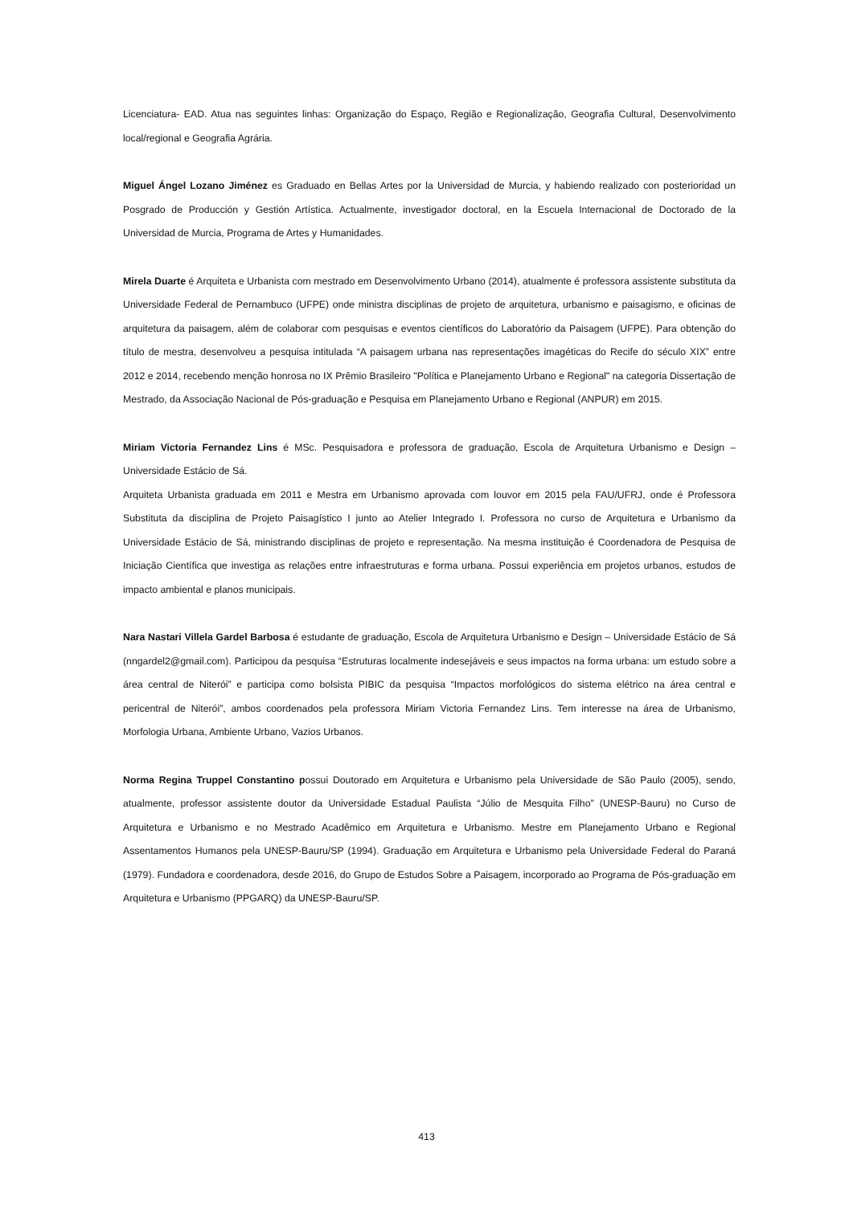Licenciatura- EAD. Atua nas seguintes linhas: Organização do Espaço, Região e Regionalização, Geografia Cultural, Desenvolvimento local/regional e Geografia Agrária.
Miguel Ángel Lozano Jiménez es Graduado en Bellas Artes por la Universidad de Murcia, y habiendo realizado con posterioridad un Posgrado de Producción y Gestión Artística. Actualmente, investigador doctoral, en la Escuela Internacional de Doctorado de la Universidad de Murcia, Programa de Artes y Humanidades.
Mirela Duarte é Arquiteta e Urbanista com mestrado em Desenvolvimento Urbano (2014), atualmente é professora assistente substituta da Universidade Federal de Pernambuco (UFPE) onde ministra disciplinas de projeto de arquitetura, urbanismo e paisagismo, e oficinas de arquitetura da paisagem, além de colaborar com pesquisas e eventos científicos do Laboratório da Paisagem (UFPE). Para obtenção do título de mestra, desenvolveu a pesquisa intitulada “A paisagem urbana nas representações imagéticas do Recife do século XIX” entre 2012 e 2014, recebendo menção honrosa no IX Prêmio Brasileiro "Política e Planejamento Urbano e Regional" na categoria Dissertação de Mestrado, da Associação Nacional de Pós-graduação e Pesquisa em Planejamento Urbano e Regional (ANPUR) em 2015.
Miriam Victoria Fernandez Lins é MSc. Pesquisadora e professora de graduação, Escola de Arquitetura Urbanismo e Design – Universidade Estácio de Sá.
Arquiteta Urbanista graduada em 2011 e Mestra em Urbanismo aprovada com louvor em 2015 pela FAU/UFRJ, onde é Professora Substituta da disciplina de Projeto Paisagístico I junto ao Atelier Integrado I. Professora no curso de Arquitetura e Urbanismo da Universidade Estácio de Sá, ministrando disciplinas de projeto e representação. Na mesma instituição é Coordenadora de Pesquisa de Iniciação Científica que investiga as relações entre infraestruturas e forma urbana. Possui experiência em projetos urbanos, estudos de impacto ambiental e planos municipais.
Nara Nastari Villela Gardel Barbosa é estudante de graduação, Escola de Arquitetura Urbanismo e Design – Universidade Estácio de Sá (nngardel2@gmail.com). Participou da pesquisa “Estruturas localmente indesejáveis e seus impactos na forma urbana: um estudo sobre a área central de Niterói” e participa como bolsista PIBIC da pesquisa “Impactos morfológicos do sistema elétrico na área central e pericentral de Niterói”, ambos coordenados pela professora Miriam Victoria Fernandez Lins. Tem interesse na área de Urbanismo, Morfologia Urbana, Ambiente Urbano, Vazios Urbanos.
Norma Regina Truppel Constantino possui Doutorado em Arquitetura e Urbanismo pela Universidade de São Paulo (2005), sendo, atualmente, professor assistente doutor da Universidade Estadual Paulista “Júlio de Mesquita Filho” (UNESP-Bauru) no Curso de Arquitetura e Urbanismo e no Mestrado Acadêmico em Arquitetura e Urbanismo. Mestre em Planejamento Urbano e Regional Assentamentos Humanos pela UNESP-Bauru/SP (1994). Graduação em Arquitetura e Urbanismo pela Universidade Federal do Paraná (1979). Fundadora e coordenadora, desde 2016, do Grupo de Estudos Sobre a Paisagem, incorporado ao Programa de Pós-graduação em Arquitetura e Urbanismo (PPGARQ) da UNESP-Bauru/SP.
413